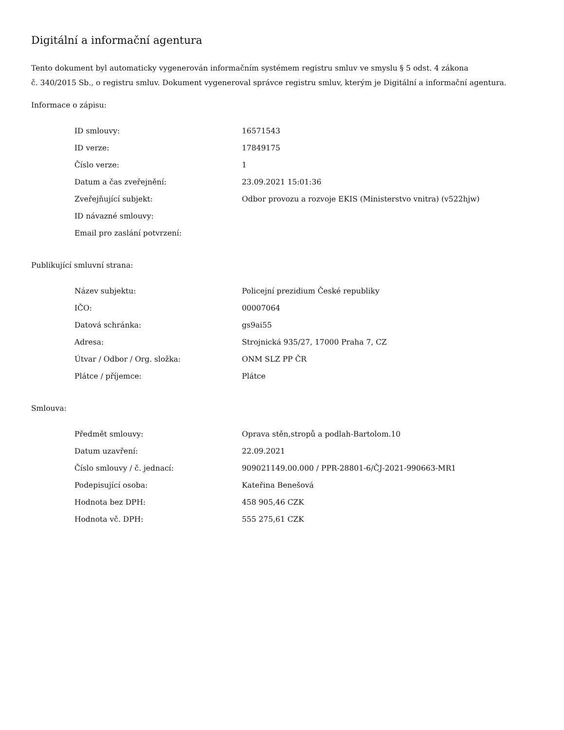Digitální a informační agentura
Tento dokument byl automaticky vygenerován informačním systémem registru smluv ve smyslu § 5 odst. 4 zákona
č. 340/2015 Sb., o registru smluv. Dokument vygeneroval správce registru smluv, kterým je Digitální a informační agentura.
Informace o zápisu:
| ID smlouvy: | 16571543 |
| ID verze: | 17849175 |
| Číslo verze: | 1 |
| Datum a čas zveřejnění: | 23.09.2021 15:01:36 |
| Zveřejňující subjekt: | Odbor provozu a rozvoje EKIS (Ministerstvo vnitra) (v522hjw) |
| ID návazné smlouvy: | |
| Email pro zaslání potvrzení: | |
Publikující smluvní strana:
| Název subjektu: | Policejní prezidium České republiky |
| IČO: | 00007064 |
| Datová schránka: | gs9ai55 |
| Adresa: | Strojnická 935/27, 17000 Praha 7, CZ |
| Útvar / Odbor / Org. složka: | ONM SLZ PP ČR |
| Plátce / příjemce: | Plátce |
Smlouva:
| Předmět smlouvy: | Oprava stěn,stropů a podlah-Bartolom.10 |
| Datum uzavření: | 22.09.2021 |
| Číslo smlouvy / č. jednací: | 909021149.00.000 / PPR-28801-6/ČJ-2021-990663-MR1 |
| Podepisující osoba: | Kateřina Benešová |
| Hodnota bez DPH: | 458 905,46 CZK |
| Hodnota vč. DPH: | 555 275,61 CZK |